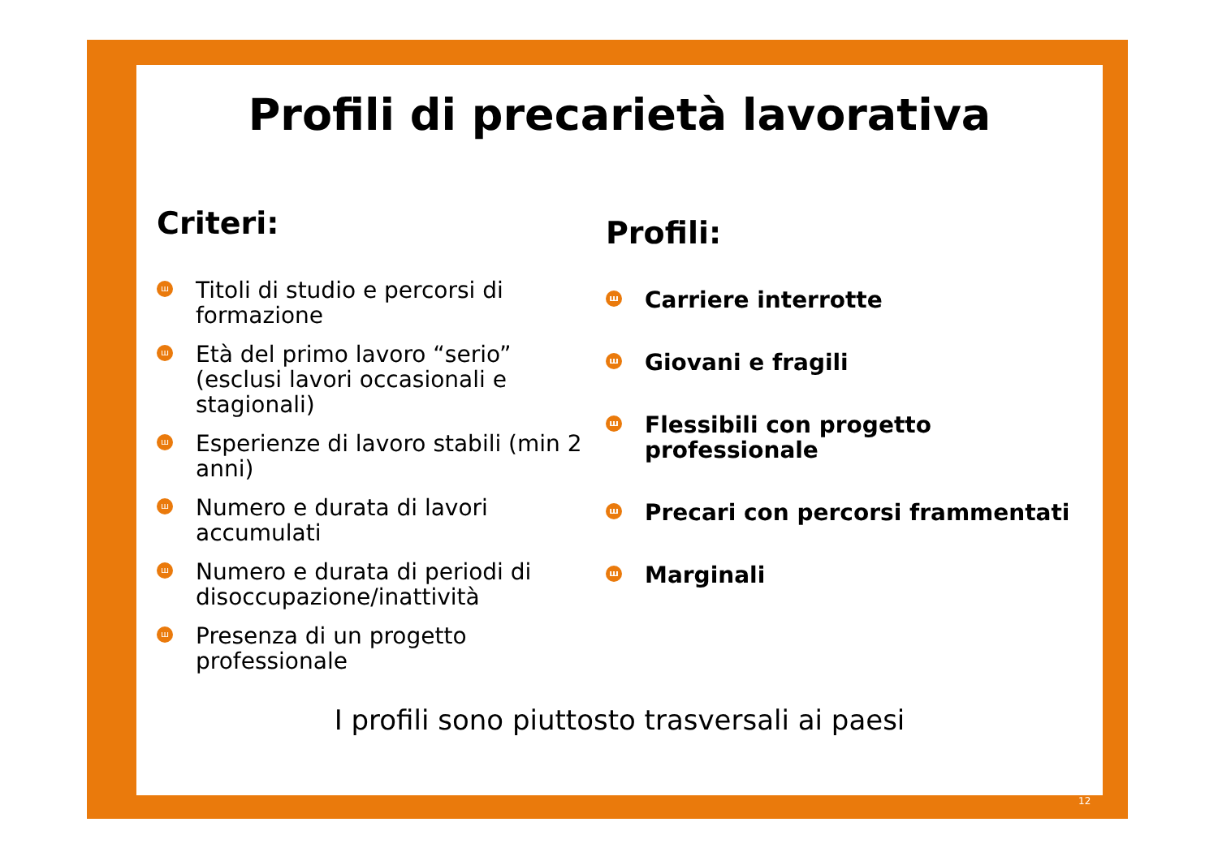Profili di precarietà lavorativa
Criteri:
ш Titoli di studio e percorsi di formazione
ш Età del primo lavoro “serio” (esclusi lavori occasionali e stagionali)
ш Esperienze di lavoro stabili (min 2 anni)
ш Numero e durata di lavori accumulati
ш Numero e durata di periodi di disoccupazione/inattività
ш Presenza di un progetto professionale
Profili:
ш Carriere interrotte
ш Giovani e fragili
ш Flessibili con progetto professionale
ш Precari con percorsi frammentati
ш Marginali
I profili sono piuttosto trasversali ai paesi
12